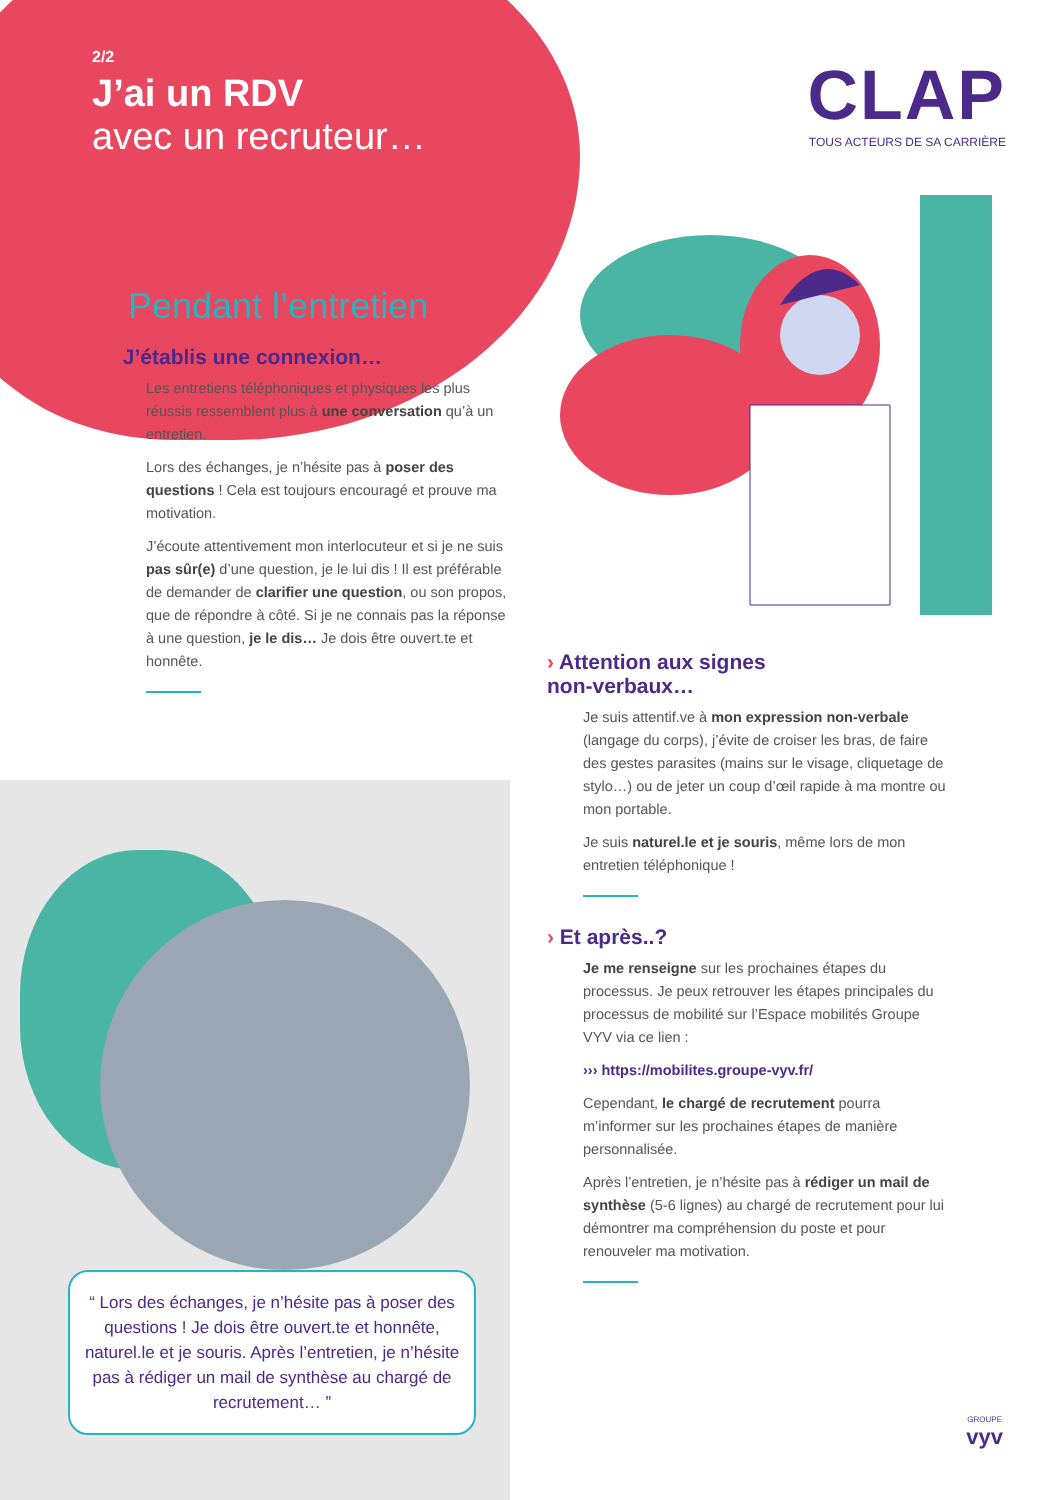2/2
J’ai un RDV
avec un recruteur…
CLAP
TOUS ACTEURS DE SA CARRIÈRE
Pendant l’entretien
› J’établis une connexion…
Les entretiens téléphoniques et physiques les plus réussis ressemblent plus à une conversation qu’à un entretien.
Lors des échanges, je n’hésite pas à poser des questions ! Cela est toujours encouragé et prouve ma motivation.
J’écoute attentivement mon interlocuteur et si je ne suis pas sûr(e) d’une question, je le lui dis ! Il est préférable de demander de clarifier une question, ou son propos, que de répondre à côté. Si je ne connais pas la réponse à une question, je le dis… Je dois être ouvert.te et honnête.
› Attention aux signes
non-verbaux…
Je suis attentif.ve à mon expression non-verbale (langage du corps), j’évite de croiser les bras, de faire des gestes parasites (mains sur le visage, cliquetage de stylo…) ou de jeter un coup d’œil rapide à ma montre ou mon portable.
Je suis naturel.le et je souris, même lors de mon entretien téléphonique !
› Et après..?
Je me renseigne sur les prochaines étapes du processus. Je peux retrouver les étapes principales du processus de mobilité sur l’Espace mobilités Groupe VYV via ce lien :
››› https://mobilites.groupe-vyv.fr/
Cependant, le chargé de recrutement pourra m’informer sur les prochaines étapes de manière personnalisée.
Après l’entretien, je n’hésite pas à rédiger un mail de synthèse (5-6 lignes) au chargé de recrutement pour lui démontrer ma compréhension du poste et pour renouveler ma motivation.
“ Lors des échanges, je n’hésite pas à poser des questions ! Je dois être ouvert.te et honnête, naturel.le et je souris. Après l’entretien, je n’hésite pas à rédiger un mail de synthèse au chargé de recrutement… ”
GROUPE
vyv